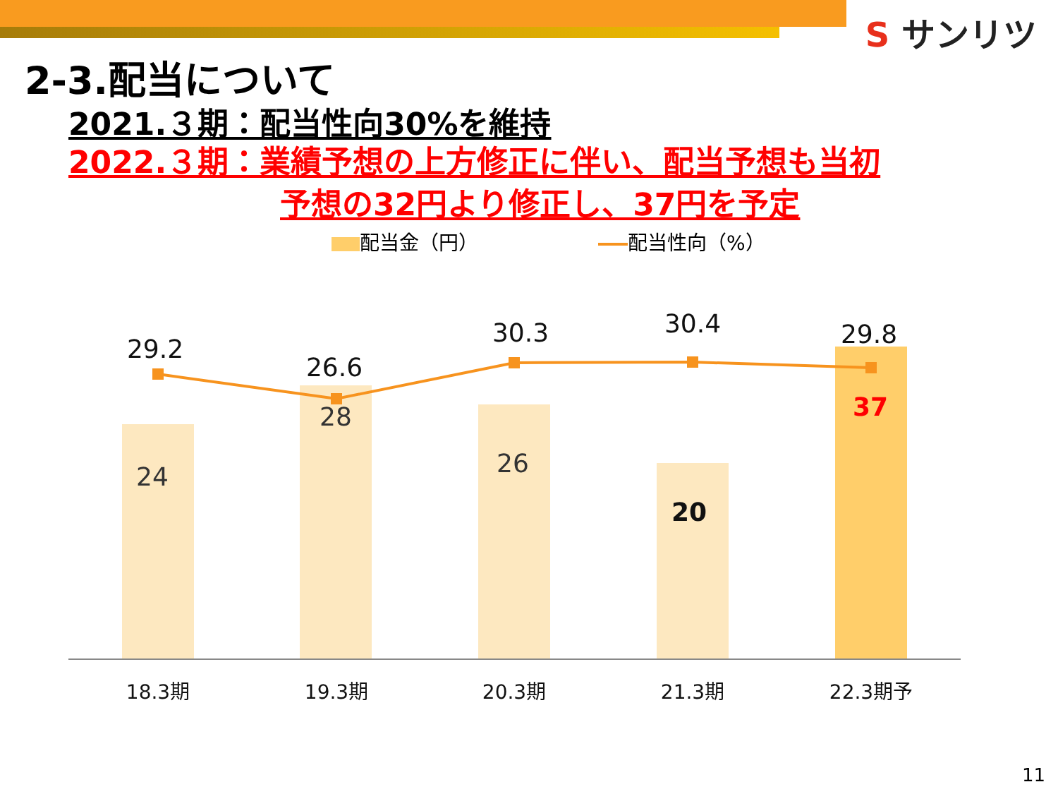S サンリツ
2-3.配当について
2021.３期：配当性向30%を維持
2022.３期：業績予想の上方修正に伴い、配当予想も当初
予想の32円より修正し、37円を予定
配当金（円） 配当性向（%）
29.2
26.6
30.3
30.4
29.8
24
28
26
20
37
18.3期
19.3期
20.3期
21.3期
22.3期予
11